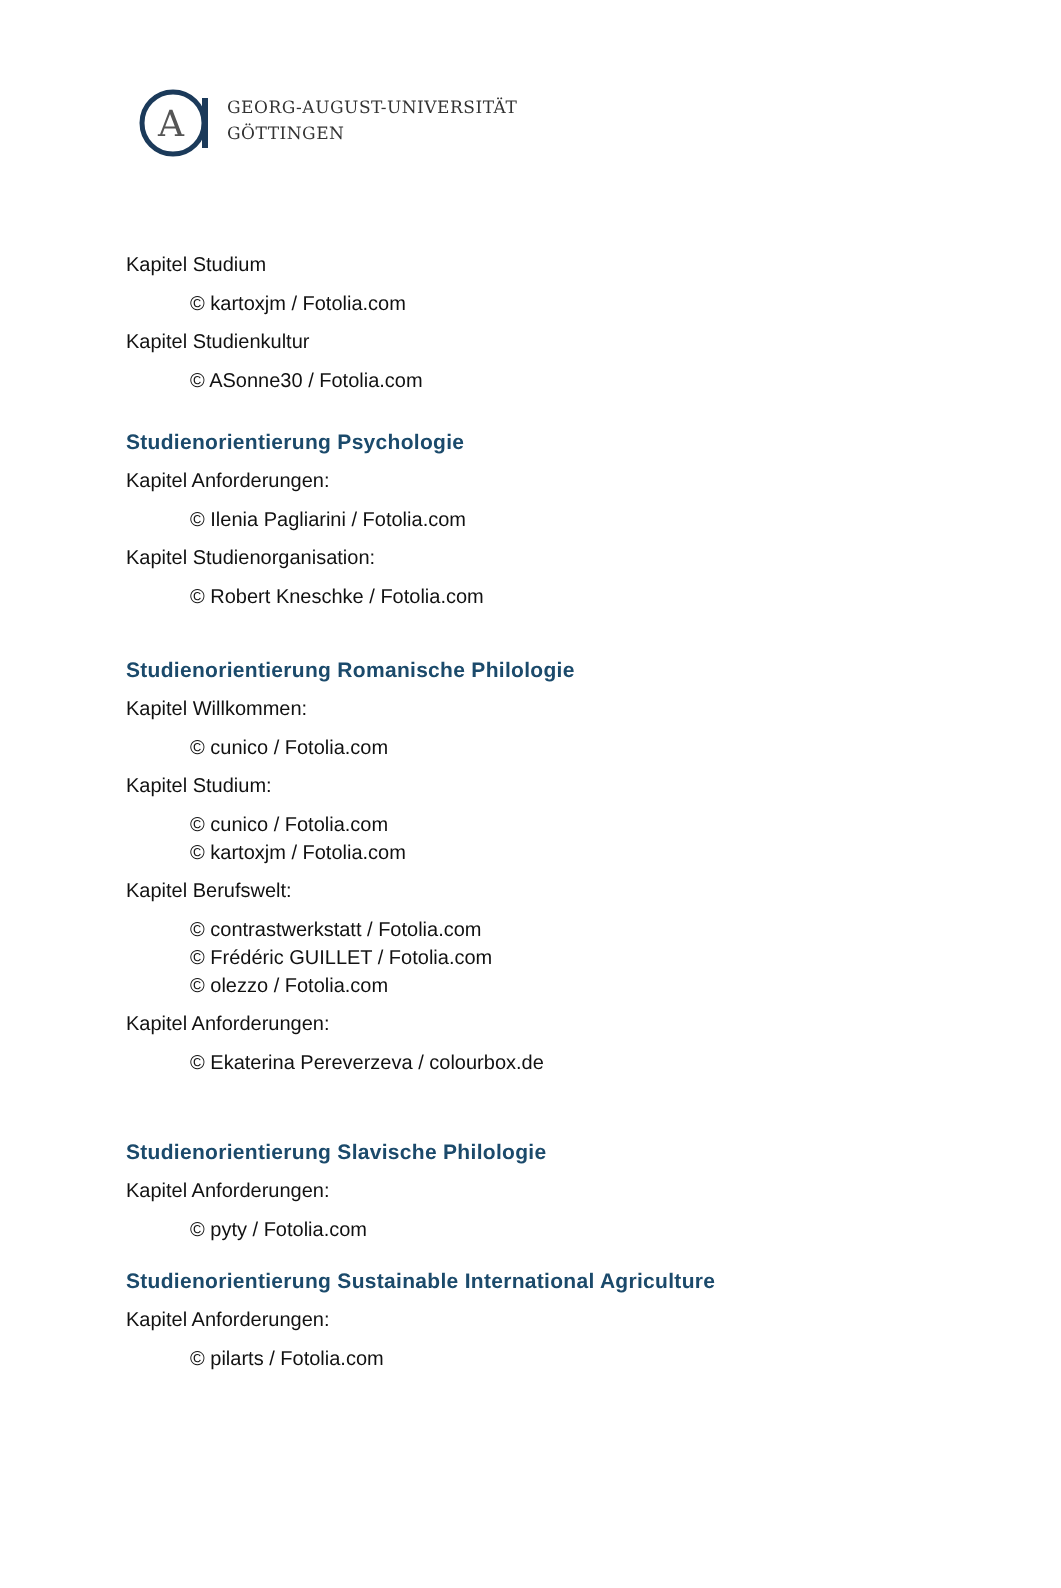A
GEORG-AUGUST-UNIVERSITÄT
GÖTTINGEN
Kapitel Studium
© kartoxjm / Fotolia.com
Kapitel Studienkultur
© ASonne30 / Fotolia.com
Studienorientierung Psychologie
Kapitel Anforderungen:
© Ilenia Pagliarini / Fotolia.com
Kapitel Studienorganisation:
© Robert Kneschke / Fotolia.com
Studienorientierung Romanische Philologie
Kapitel Willkommen:
© cunico / Fotolia.com
Kapitel Studium:
© cunico / Fotolia.com
© kartoxjm / Fotolia.com
Kapitel Berufswelt:
© contrastwerkstatt / Fotolia.com
© Frédéric GUILLET / Fotolia.com
© olezzo / Fotolia.com
Kapitel Anforderungen:
© Ekaterina Pereverzeva / colourbox.de
Studienorientierung Slavische Philologie
Kapitel Anforderungen:
© pyty / Fotolia.com
Studienorientierung Sustainable International Agriculture
Kapitel Anforderungen:
© pilarts / Fotolia.com